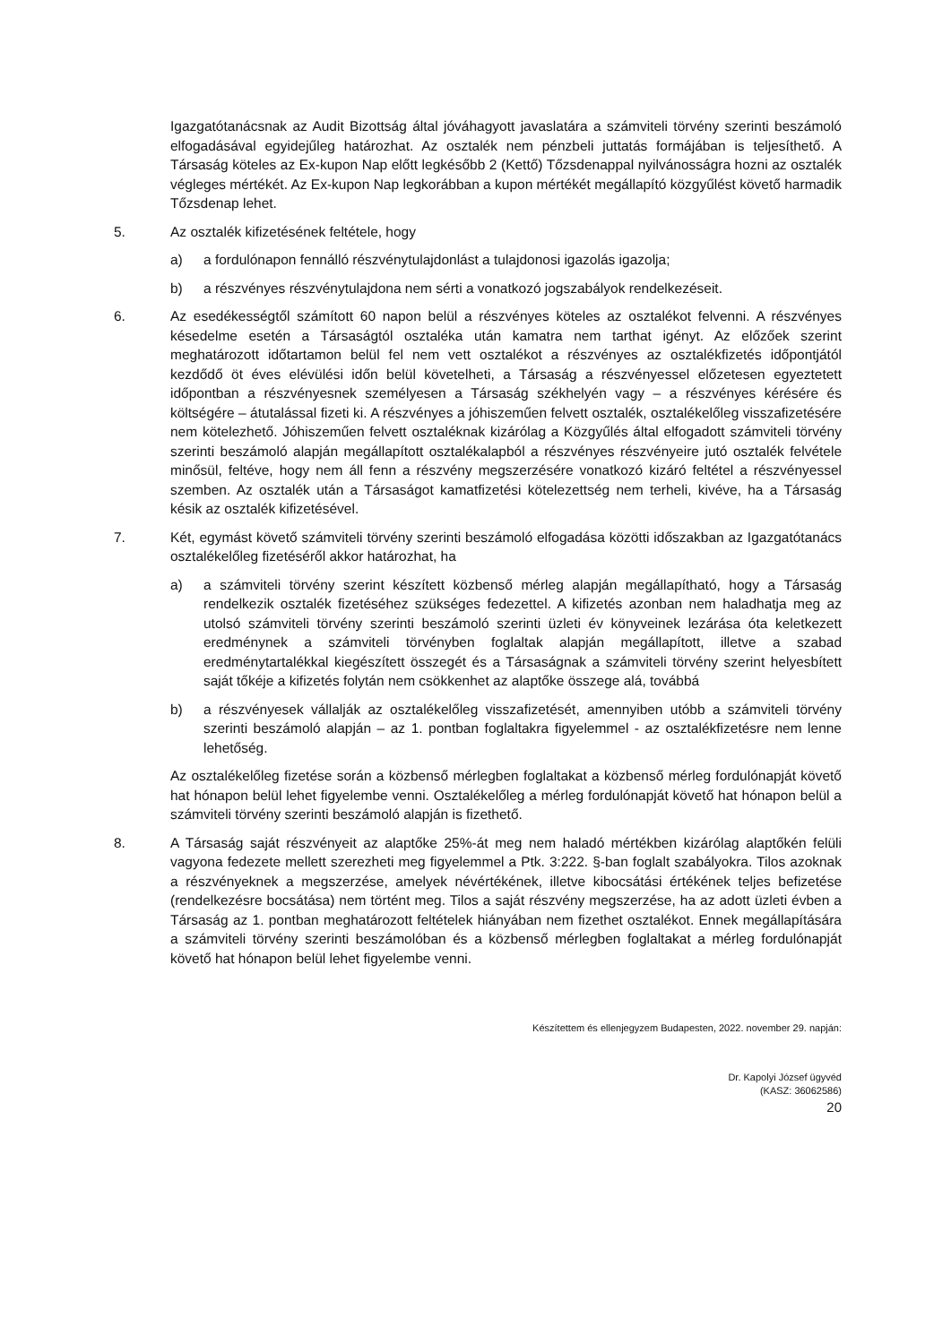Igazgatótanácsnak az Audit Bizottság által jóváhagyott javaslatára a számviteli törvény szerinti beszámoló elfogadásával egyidejűleg határozhat. Az osztalék nem pénzbeli juttatás formájában is teljesíthető. A Társaság köteles az Ex-kupon Nap előtt legkésőbb 2 (Kettő) Tőzsdenappal nyilvánosságra hozni az osztalék végleges mértékét. Az Ex-kupon Nap legkorábban a kupon mértékét megállapító közgyűlést követő harmadik Tőzsdenap lehet.
5. Az osztalék kifizetésének feltétele, hogy
a) a fordulónapon fennálló részvénytulajdonlást a tulajdonosi igazolás igazolja;
b) a részvényes részvénytulajdona nem sérti a vonatkozó jogszabályok rendelkezéseit.
6. Az esedékességtől számított 60 napon belül a részvényes köteles az osztalékot felvenni. A részvényes késedelme esetén a Társaságtól osztaléka után kamatra nem tarthat igényt. Az előzőek szerint meghatározott időtartamon belül fel nem vett osztalékot a részvényes az osztalékfizetés időpontjától kezdődő öt éves elévülési időn belül követelheti, a Társaság a részvényessel előzetesen egyeztetett időpontban a részvényesnek személyesen a Társaság székhelyén vagy – a részvényes kérésére és költségére – átutalással fizeti ki. A részvényes a jóhiszeműen felvett osztalék, osztalékelőleg visszafizetésére nem kötelezhető. Jóhiszeműen felvett osztaléknak kizárólag a Közgyűlés által elfogadott számviteli törvény szerinti beszámoló alapján megállapított osztalékalapból a részvényes részvényeire jutó osztalék felvétele minősül, feltéve, hogy nem áll fenn a részvény megszerzésére vonatkozó kizáró feltétel a részvényessel szemben. Az osztalék után a Társaságot kamatfizetési kötelezettség nem terheli, kivéve, ha a Társaság késik az osztalék kifizetésével.
7. Két, egymást követő számviteli törvény szerinti beszámoló elfogadása közötti időszakban az Igazgatótanács osztalékelőleg fizetéséről akkor határozhat, ha
a) a számviteli törvény szerint készített közbenső mérleg alapján megállapítható, hogy a Társaság rendelkezik osztalék fizetéséhez szükséges fedezettel. A kifizetés azonban nem haladhatja meg az utolsó számviteli törvény szerinti beszámoló szerinti üzleti év könyveinek lezárása óta keletkezett eredménynek a számviteli törvényben foglaltak alapján megállapított, illetve a szabad eredménytartalékkal kiegészített összegét és a Társaságnak a számviteli törvény szerint helyesbített saját tőkéje a kifizetés folytán nem csökkenhet az alaptőke összege alá, továbbá
b) a részvényesek vállalják az osztalékelőleg visszafizetését, amennyiben utóbb a számviteli törvény szerinti beszámoló alapján – az 1. pontban foglaltakra figyelemmel - az osztalékfizetésre nem lenne lehetőség.
Az osztalékelőleg fizetése során a közbenső mérlegben foglaltakat a közbenső mérleg fordulónapját követő hat hónapon belül lehet figyelembe venni. Osztalékelőleg a mérleg fordulónapját követő hat hónapon belül a számviteli törvény szerinti beszámoló alapján is fizethető.
8. A Társaság saját részvényeit az alaptőke 25%-át meg nem haladó mértékben kizárólag alaptőkén felüli vagyona fedezete mellett szerezheti meg figyelemmel a Ptk. 3:222. §-ban foglalt szabályokra. Tilos azoknak a részvényeknek a megszerzése, amelyek névértékének, illetve kibocsátási értékének teljes befizetése (rendelkezésre bocsátása) nem történt meg. Tilos a saját részvény megszerzése, ha az adott üzleti évben a Társaság az 1. pontban meghatározott feltételek hiányában nem fizethet osztalékot. Ennek megállapítására a számviteli törvény szerinti beszámolóban és a közbenső mérlegben foglaltakat a mérleg fordulónapját követő hat hónapon belül lehet figyelembe venni.
Készítettem és ellenjegyzem Budapesten, 2022. november 29. napján:
Dr. Kapolyi József ügyvéd
(KASZ: 36062586)
20